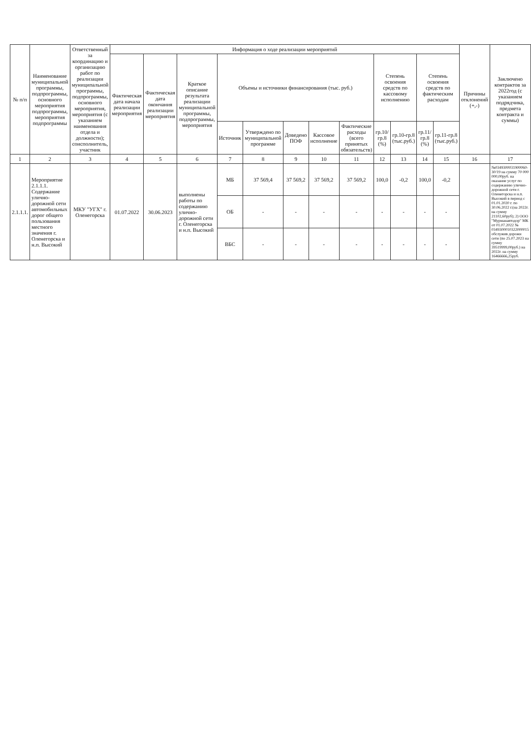| № п/п | Наименование муниципальной программы, подпрограммы, основного мероприятия подпрограммы, мероприятия подпрограммы | Ответственный за координацию и организацию работ по реализации муниципальной программы, подпрограммы, основного мероприятия, мероприятия (с указанием наименования отдела и должности); соисполнитель, участник | Информация о ходе реализации мероприятий | | | | | | | | | | | | Причины отклонений (+,-) | Заключено контрактов за 2022год (с указанием подрядчика, предмета контракта и суммы) |
| --- | --- | --- | --- | --- | --- | --- | --- | --- | --- | --- | --- | --- | --- | --- | --- | --- |
| | | | Фактическая дата начала реализации мероприятия | Фактическая дата окончания реализации мероприятия | Краткое описание результата реализации муниципальной программы, подпрограммы, мероприятия | Объемы и источники финансирования (тыс. руб.) | | | | | Степень освоения средств по кассовому исполнению | | Степень освоения средств по фактическим расходам | | | |
| | | | | | | Источник | Утверждено по муниципальной программе | Доведено ПОФ | Кассовое исполнение | Фактические расходы (всего принятых обязательств) | гр.10/гр.8 (%) | гр.10-гр.8 (тыс.руб.) | гр.11/гр.8 (%) | гр.11-гр.8 (тыс.руб.) | | |
| 1 | 2 | 3 | 4 | 5 | 6 | 7 | 8 | 9 | 10 | 11 | 12 | 13 | 14 | 15 | 16 | 17 |
| 2.1.1.1. | Мероприятие 2.1.1.1. Содержание улично-дорожной сети автомобильных дорог общего пользования местного значения г. Оленегорска и н.п. Высокий | МКУ "УГХ" г. Оленегорска | 01.07.2022 | 30.06.2023 | выполнены работы по содержанию улично-дорожной сети г. Оленегорска и н.п. Высокий | МБ | 37 569,4 | 37 569,2 | 37 569,2 | 37 569,2 | 100,0 | -0,2 | 100,0 | -0,2 | | №0349300031900060-30/19 на сумму 70 000 000,00руб. на оказание услуг по содержанию улично-дорожной сети г. Оленегорска и н.п. Высокий в период с 01.01.2020 г. по 30.06.2022 г.(на 2022г. на сумму 21102,60руб); 2) ООО "Мурманавтодор" МК от 01.07.2022 № 0349300010322000015 обслужив дорожн сети (по 25.07.2023 на сумму 39519999,00руб.) на 2022г. на сумму 16466666,25руб. |
| | | | | | | ОБ | - | - | - | - | - | - | - | - | | |
| | | | | | | ВБС | - | - | - | - | - | - | - | - | | |